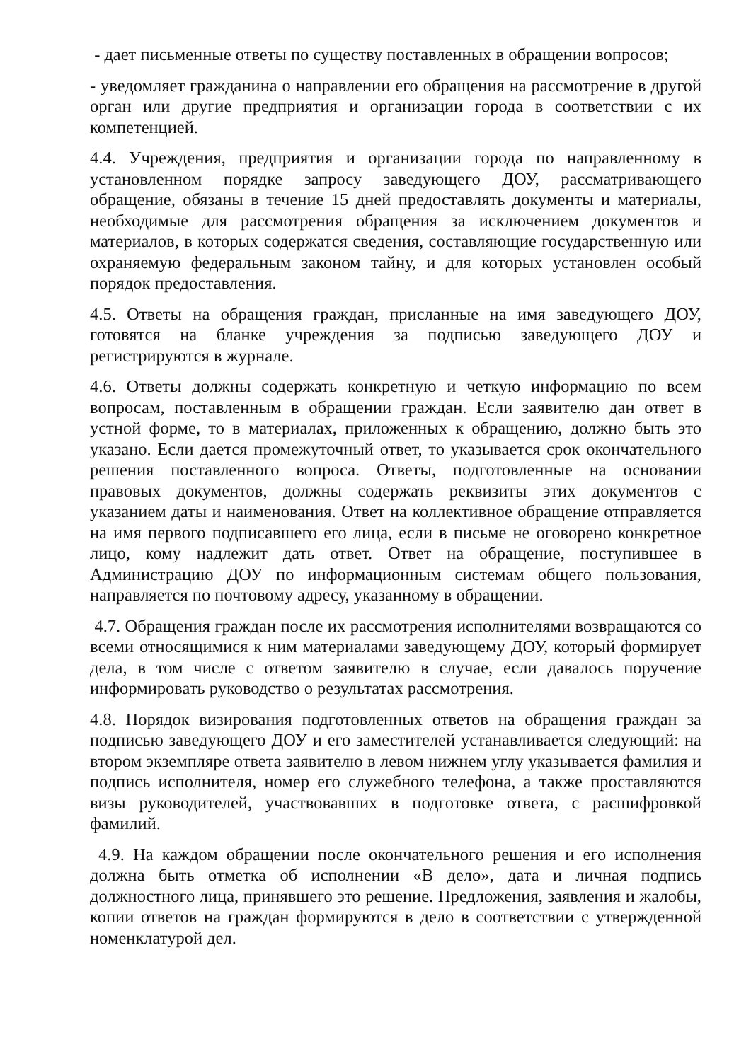- дает письменные ответы по существу поставленных в обращении вопросов;
- уведомляет гражданина о направлении его обращения на рассмотрение в другой орган или другие предприятия и организации города в соответствии с их компетенцией.
4.4. Учреждения, предприятия и организации города по направленному в установленном порядке запросу заведующего ДОУ, рассматривающего обращение, обязаны в течение 15 дней предоставлять документы и материалы, необходимые для рассмотрения обращения за исключением документов и материалов, в которых содержатся сведения, составляющие государственную или охраняемую федеральным законом тайну, и для которых установлен особый порядок предоставления.
4.5. Ответы на обращения граждан, присланные на имя заведующего ДОУ, готовятся на бланке учреждения за подписью заведующего ДОУ и регистрируются в журнале.
4.6. Ответы должны содержать конкретную и четкую информацию по всем вопросам, поставленным в обращении граждан. Если заявителю дан ответ в устной форме, то в материалах, приложенных к обращению, должно быть это указано. Если дается промежуточный ответ, то указывается срок окончательного решения поставленного вопроса. Ответы, подготовленные на основании правовых документов, должны содержать реквизиты этих документов с указанием даты и наименования. Ответ на коллективное обращение отправляется на имя первого подписавшего его лица, если в письме не оговорено конкретное лицо, кому надлежит дать ответ. Ответ на обращение, поступившее в Администрацию ДОУ по информационным системам общего пользования, направляется по почтовому адресу, указанному в обращении.
4.7. Обращения граждан после их рассмотрения исполнителями возвращаются со всеми относящимися к ним материалами заведующему ДОУ, который формирует дела, в том числе с ответом заявителю в случае, если давалось поручение информировать руководство о результатах рассмотрения.
4.8. Порядок визирования подготовленных ответов на обращения граждан за подписью заведующего ДОУ и его заместителей устанавливается следующий: на втором экземпляре ответа заявителю в левом нижнем углу указывается фамилия и подпись исполнителя, номер его служебного телефона, а также проставляются визы руководителей, участвовавших в подготовке ответа, с расшифровкой фамилий.
4.9. На каждом обращении после окончательного решения и его исполнения должна быть отметка об исполнении «В дело», дата и личная подпись должностного лица, принявшего это решение. Предложения, заявления и жалобы, копии ответов на граждан формируются в дело в соответствии с утвержденной номенклатурой дел.